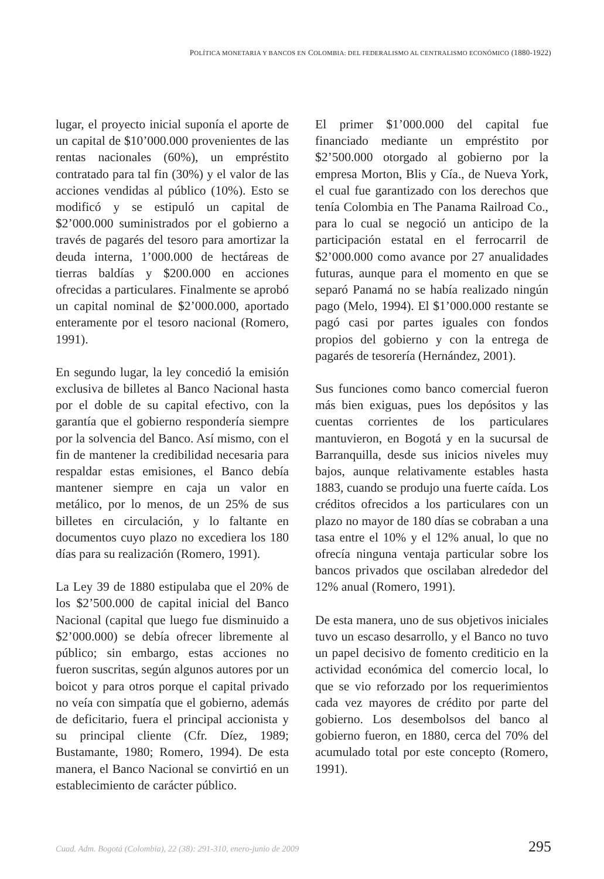POLÍTICA MONETARIA Y BANCOS EN COLOMBIA: DEL FEDERALISMO AL CENTRALISMO ECONÓMICO (1880-1922)
lugar, el proyecto inicial suponía el aporte de un capital de $10’000.000 provenientes de las rentas nacionales (60%), un empréstito contratado para tal fin (30%) y el valor de las acciones vendidas al público (10%). Esto se modificó y se estipuló un capital de $2’000.000 suministrados por el gobierno a través de pagarés del tesoro para amortizar la deuda interna, 1’000.000 de hectáreas de tierras baldías y $200.000 en acciones ofrecidas a particulares. Finalmente se aprobó un capital nominal de $2’000.000, aportado enteramente por el tesoro nacional (Romero, 1991).
En segundo lugar, la ley concedió la emisión exclusiva de billetes al Banco Nacional hasta por el doble de su capital efectivo, con la garantía que el gobierno respondería siempre por la solvencia del Banco. Así mismo, con el fin de mantener la credibilidad necesaria para respaldar estas emisiones, el Banco debía mantener siempre en caja un valor en metálico, por lo menos, de un 25% de sus billetes en circulación, y lo faltante en documentos cuyo plazo no excediera los 180 días para su realización (Romero, 1991).
La Ley 39 de 1880 estipulaba que el 20% de los $2’500.000 de capital inicial del Banco Nacional (capital que luego fue disminuido a $2’000.000) se debía ofrecer libremente al público; sin embargo, estas acciones no fueron suscritas, según algunos autores por un boicot y para otros porque el capital privado no veía con simpatía que el gobierno, además de deficitario, fuera el principal accionista y su principal cliente (Cfr. Díez, 1989; Bustamante, 1980; Romero, 1994). De esta manera, el Banco Nacional se convirtió en un establecimiento de carácter público.
El primer $1’000.000 del capital fue financiado mediante un empréstito por $2’500.000 otorgado al gobierno por la empresa Morton, Blis y Cía., de Nueva York, el cual fue garantizado con los derechos que tenía Colombia en The Panama Railroad Co., para lo cual se negoció un anticipo de la participación estatal en el ferrocarril de $2’000.000 como avance por 27 anualidades futuras, aunque para el momento en que se separó Panamá no se había realizado ningún pago (Melo, 1994). El $1’000.000 restante se pagó casi por partes iguales con fondos propios del gobierno y con la entrega de pagarés de tesorería (Hernández, 2001).
Sus funciones como banco comercial fueron más bien exiguas, pues los depósitos y las cuentas corrientes de los particulares mantuvieron, en Bogotá y en la sucursal de Barranquilla, desde sus inicios niveles muy bajos, aunque relativamente estables hasta 1883, cuando se produjo una fuerte caída. Los créditos ofrecidos a los particulares con un plazo no mayor de 180 días se cobraban a una tasa entre el 10% y el 12% anual, lo que no ofrecía ninguna ventaja particular sobre los bancos privados que oscilaban alrededor del 12% anual (Romero, 1991).
De esta manera, uno de sus objetivos iniciales tuvo un escaso desarrollo, y el Banco no tuvo un papel decisivo de fomento crediticio en la actividad económica del comercio local, lo que se vio reforzado por los requerimientos cada vez mayores de crédito por parte del gobierno. Los desembolsos del banco al gobierno fueron, en 1880, cerca del 70% del acumulado total por este concepto (Romero, 1991).
Cuad. Adm. Bogotá (Colombia), 22 (38): 291-310, enero-junio de 2009 295